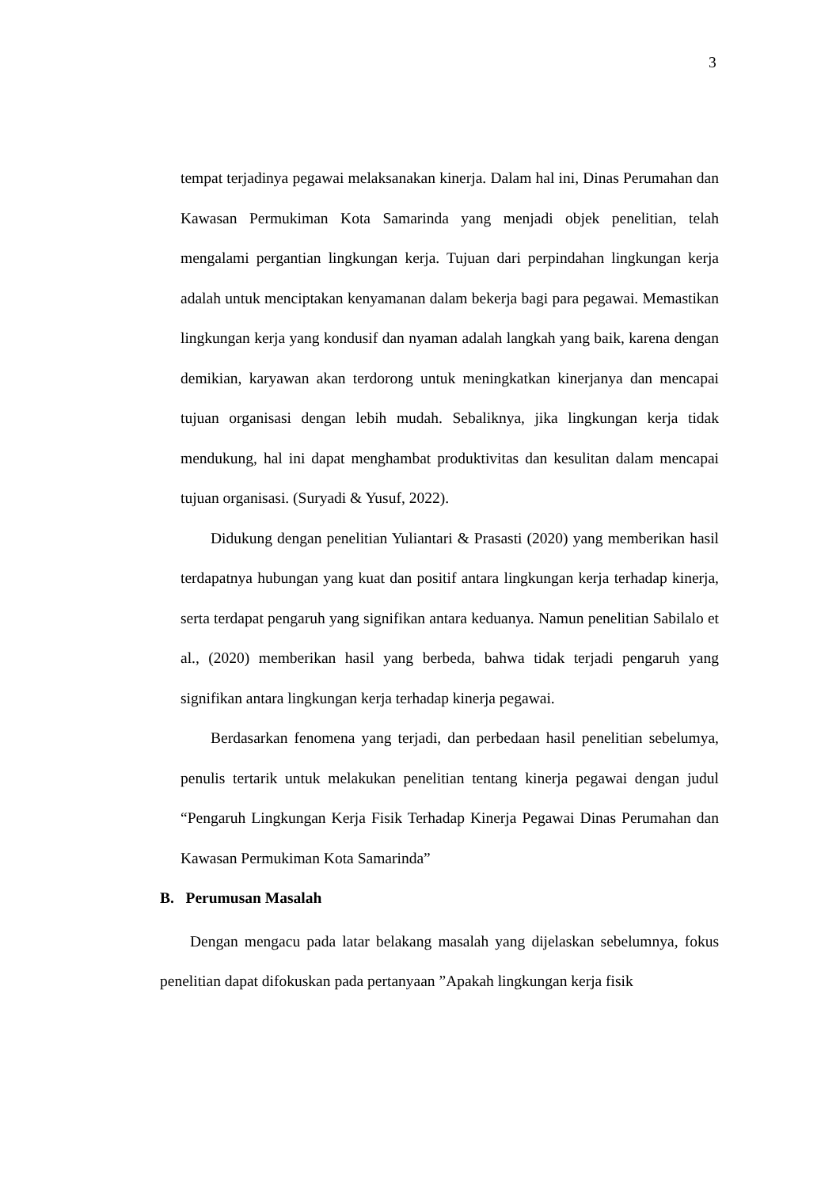3
tempat terjadinya pegawai melaksanakan kinerja. Dalam hal ini, Dinas Perumahan dan Kawasan Permukiman Kota Samarinda yang menjadi objek penelitian, telah mengalami pergantian lingkungan kerja. Tujuan dari perpindahan lingkungan kerja adalah untuk menciptakan kenyamanan dalam bekerja bagi para pegawai. Memastikan lingkungan kerja yang kondusif dan nyaman adalah langkah yang baik, karena dengan demikian, karyawan akan terdorong untuk meningkatkan kinerjanya dan mencapai tujuan organisasi dengan lebih mudah. Sebaliknya, jika lingkungan kerja tidak mendukung, hal ini dapat menghambat produktivitas dan kesulitan dalam mencapai tujuan organisasi. (Suryadi & Yusuf, 2022).
Didukung dengan penelitian Yuliantari & Prasasti (2020) yang memberikan hasil terdapatnya hubungan yang kuat dan positif antara lingkungan kerja terhadap kinerja, serta terdapat pengaruh yang signifikan antara keduanya. Namun penelitian Sabilalo et al., (2020) memberikan hasil yang berbeda, bahwa tidak terjadi pengaruh yang signifikan antara lingkungan kerja terhadap kinerja pegawai.
Berdasarkan fenomena yang terjadi, dan perbedaan hasil penelitian sebelumya, penulis tertarik untuk melakukan penelitian tentang kinerja pegawai dengan judul “Pengaruh Lingkungan Kerja Fisik Terhadap Kinerja Pegawai Dinas Perumahan dan Kawasan Permukiman Kota Samarinda”
B. Perumusan Masalah
Dengan mengacu pada latar belakang masalah yang dijelaskan sebelumnya, fokus penelitian dapat difokuskan pada pertanyaan ”Apakah lingkungan kerja fisik